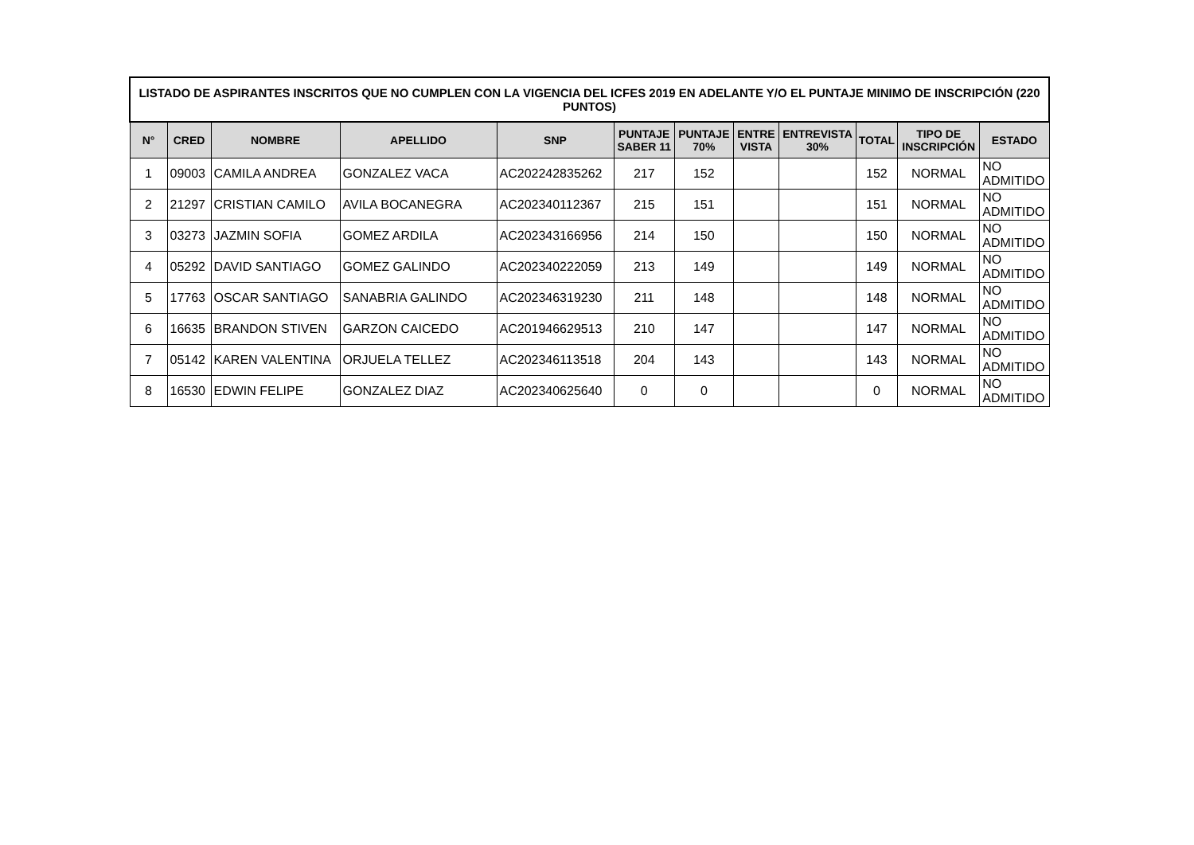| LISTADO DE ASPIRANTES INSCRITOS QUE NO CUMPLEN CON LA VIGENCIA DEL ICFES 2019 EN ADELANTE Y/O EL PUNTAJE MINIMO DE INSCRIPCIÓN (220 PUNTOS) | | | | | | | | | | | |
| --- | --- | --- | --- | --- | --- | --- | --- | --- | --- | --- | --- |
| N° | CRED | NOMBRE | APELLIDO | SNP | PUNTAJE SABER 11 | PUNTAJE 70% | ENTRE VISTA | ENTREVISTA 30% | TOTAL | TIPO DE INSCRIPCIÓN | ESTADO |
| 1 | 09003 | CAMILA ANDREA | GONZALEZ VACA | AC202242835262 | 217 | 152 | | | 152 | NORMAL | NO ADMITIDO |
| 2 | 21297 | CRISTIAN CAMILO | AVILA BOCANEGRA | AC202340112367 | 215 | 151 | | | 151 | NORMAL | NO ADMITIDO |
| 3 | 03273 | JAZMIN SOFIA | GOMEZ ARDILA | AC202343166956 | 214 | 150 | | | 150 | NORMAL | NO ADMITIDO |
| 4 | 05292 | DAVID SANTIAGO | GOMEZ GALINDO | AC202340222059 | 213 | 149 | | | 149 | NORMAL | NO ADMITIDO |
| 5 | 17763 | OSCAR SANTIAGO | SANABRIA GALINDO | AC202346319230 | 211 | 148 | | | 148 | NORMAL | NO ADMITIDO |
| 6 | 16635 | BRANDON STIVEN | GARZON CAICEDO | AC201946629513 | 210 | 147 | | | 147 | NORMAL | NO ADMITIDO |
| 7 | 05142 | KAREN VALENTINA | ORJUELA TELLEZ | AC202346113518 | 204 | 143 | | | 143 | NORMAL | NO ADMITIDO |
| 8 | 16530 | EDWIN FELIPE | GONZALEZ DIAZ | AC202340625640 | 0 | 0 | | | 0 | NORMAL | NO ADMITIDO |